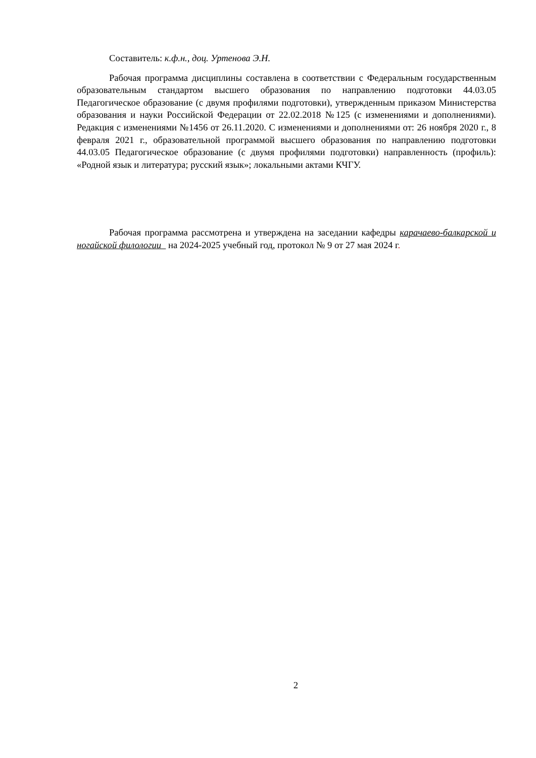Составитель: к.ф.н., доц. Уртенова Э.Н.
Рабочая программа дисциплины составлена в соответствии с Федеральным государственным образовательным стандартом высшего образования по направлению подготовки 44.03.05 Педагогическое образование (с двумя профилями подготовки), утвержденным приказом Министерства образования и науки Российской Федерации от 22.02.2018 №125 (с изменениями и дополнениями). Редакция с изменениями №1456 от 26.11.2020. С изменениями и дополнениями от: 26 ноября 2020 г., 8 февраля 2021 г., образовательной программой высшего образования по направлению подготовки 44.03.05 Педагогическое образование (с двумя профилями подготовки) направленность (профиль): «Родной язык и литература; русский язык»; локальными актами КЧГУ.
Рабочая программа рассмотрена и утверждена на заседании кафедры карачаево-балкарской и ногайской филологии на 2024-2025 учебный год, протокол № 9 от 27 мая 2024 г.
2